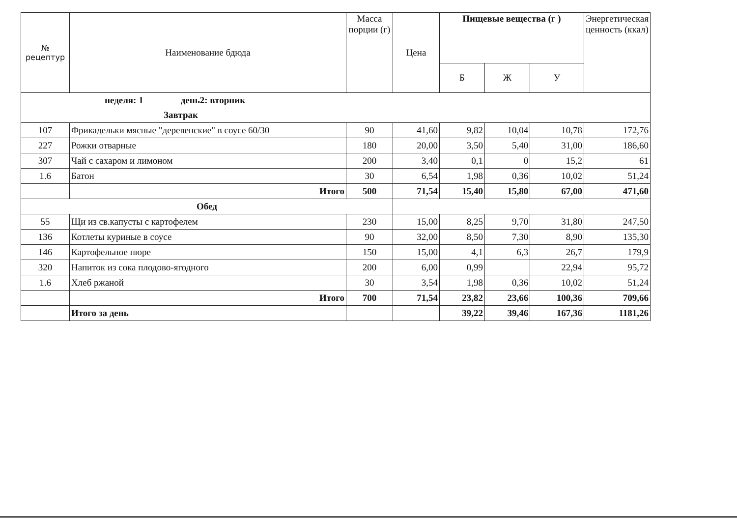| № рецептур | Наименование бдюда | Масса порции (г) | Цена | Пищевые вещества (г ) | | | Энергетическая ценность (ккал) |
| --- | --- | --- | --- | --- | --- | --- | --- |
| | | | | Б | Ж | У | |
| неделя: 1 день2: вторник | | | | | | | |
| Завтрак | | | | | | | |
| 107 | Фрикадельки мясные "деревенские" в соусе 60/30 | 90 | 41,60 | 9,82 | 10,04 | 10,78 | 172,76 |
| 227 | Рожки отварные | 180 | 20,00 | 3,50 | 5,40 | 31,00 | 186,60 |
| 307 | Чай с сахаром и лимоном | 200 | 3,40 | 0,1 | 0 | 15,2 | 61 |
| 1.6 | Батон | 30 | 6,54 | 1,98 | 0,36 | 10,02 | 51,24 |
| | Итого | 500 | 71,54 | 15,40 | 15,80 | 67,00 | 471,60 |
| Обед | | | | | | | |
| 55 | Щи из св.капусты с картофелем | 230 | 15,00 | 8,25 | 9,70 | 31,80 | 247,50 |
| 136 | Котлеты куриные в соусе | 90 | 32,00 | 8,50 | 7,30 | 8,90 | 135,30 |
| 146 | Картофельное пюре | 150 | 15,00 | 4,1 | 6,3 | 26,7 | 179,9 |
| 320 | Напиток из сока плодово-ягодного | 200 | 6,00 | 0,99 | | 22,94 | 95,72 |
| 1.6 | Хлеб ржаной | 30 | 3,54 | 1,98 | 0,36 | 10,02 | 51,24 |
| | Итого | 700 | 71,54 | 23,82 | 23,66 | 100,36 | 709,66 |
| | Итого за день | | | 39,22 | 39,46 | 167,36 | 1181,26 |